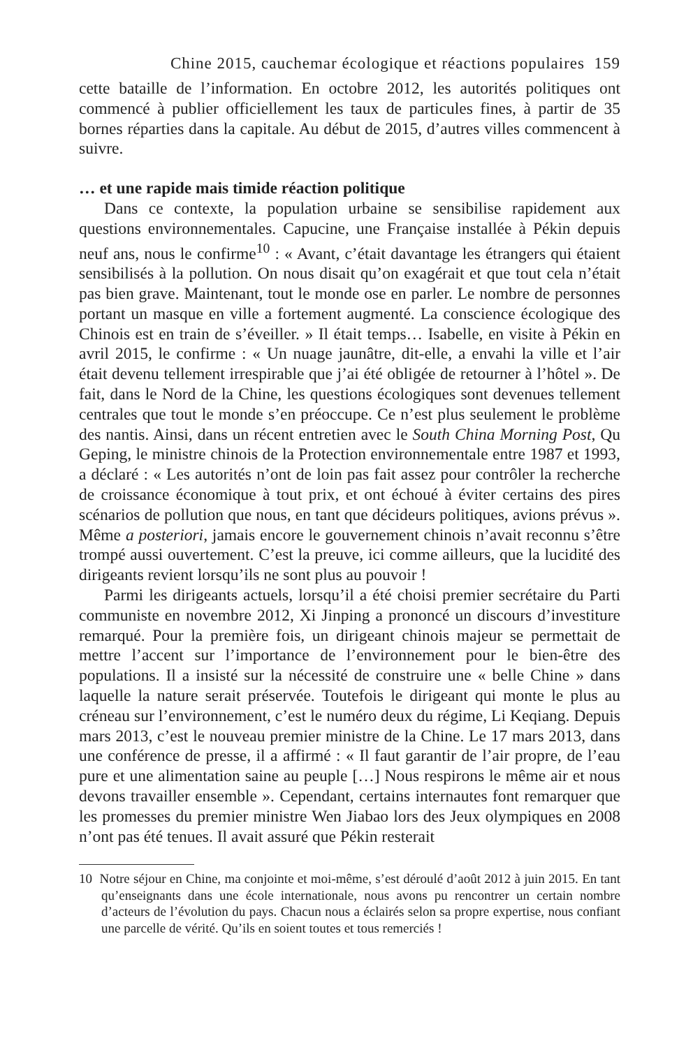Chine 2015, cauchemar écologique et réactions populaires 159
cette bataille de l’information. En octobre 2012, les autorités politiques ont commencé à publier officiellement les taux de particules fines, à partir de 35 bornes réparties dans la capitale. Au début de 2015, d’autres villes commencent à suivre.
… et une rapide mais timide réaction politique
Dans ce contexte, la population urbaine se sensibilise rapidement aux questions environnementales. Capucine, une Française installée à Pékin depuis neuf ans, nous le confirme<sup>10</sup> : « Avant, c’était davantage les étrangers qui étaient sensibilisés à la pollution. On nous disait qu’on exagérait et que tout cela n’était pas bien grave. Maintenant, tout le monde ose en parler. Le nombre de personnes portant un masque en ville a fortement augmenté. La conscience écologique des Chinois est en train de s’éveiller. » Il était temps… Isabelle, en visite à Pékin en avril 2015, le confirme : « Un nuage jaunâtre, dit-elle, a envahi la ville et l’air était devenu tellement irrespirable que j’ai été obligée de retourner à l’hôtel ». De fait, dans le Nord de la Chine, les questions écologiques sont devenues tellement centrales que tout le monde s’en préoccupe. Ce n’est plus seulement le problème des nantis. Ainsi, dans un récent entretien avec le South China Morning Post, Qu Geping, le ministre chinois de la Protection environnementale entre 1987 et 1993, a déclaré : « Les autorités n’ont de loin pas fait assez pour contrôler la recherche de croissance économique à tout prix, et ont échoué à éviter certains des pires scénarios de pollution que nous, en tant que décideurs politiques, avions prévus ». Même a posteriori, jamais encore le gouvernement chinois n’avait reconnu s’être trompé aussi ouvertement. C’est la preuve, ici comme ailleurs, que la lucidité des dirigeants revient lorsqu’ils ne sont plus au pouvoir !
Parmi les dirigeants actuels, lorsqu’il a été choisi premier secrétaire du Parti communiste en novembre 2012, Xi Jinping a prononcé un discours d’investiture remarqué. Pour la première fois, un dirigeant chinois majeur se permettait de mettre l’accent sur l’importance de l’environnement pour le bien-être des populations. Il a insisté sur la nécessité de construire une « belle Chine » dans laquelle la nature serait préservée. Toutefois le dirigeant qui monte le plus au créneau sur l’environnement, c’est le numéro deux du régime, Li Keqiang. Depuis mars 2013, c’est le nouveau premier ministre de la Chine. Le 17 mars 2013, dans une conférence de presse, il a affirmé : « Il faut garantir de l’air propre, de l’eau pure et une alimentation saine au peuple […] Nous respirons le même air et nous devons travailler ensemble ». Cependant, certains internautes font remarquer que les promesses du premier ministre Wen Jiabao lors des Jeux olympiques en 2008 n’ont pas été tenues. Il avait assuré que Pékin resterait
10 Notre séjour en Chine, ma conjointe et moi-même, s’est déroulé d’août 2012 à juin 2015. En tant qu’enseignants dans une école internationale, nous avons pu rencontrer un certain nombre d’acteurs de l’évolution du pays. Chacun nous a éclairés selon sa propre expertise, nous confiant une parcelle de vérité. Qu’ils en soient toutes et tous remerciés !